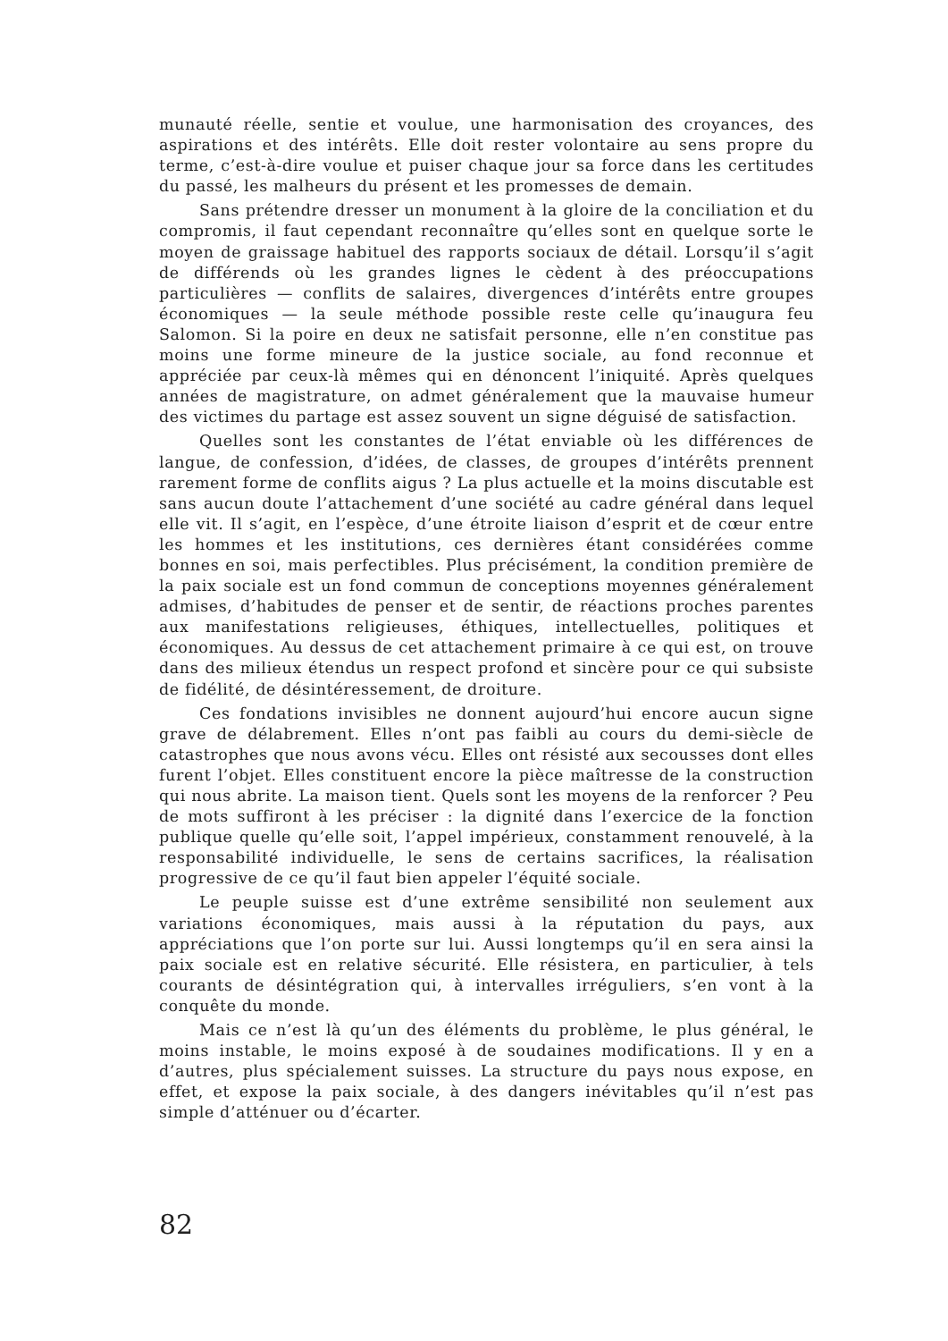munauté réelle, sentie et voulue, une harmonisation des croyances, des aspirations et des intérêts. Elle doit rester volontaire au sens propre du terme, c’est-à-dire voulue et puiser chaque jour sa force dans les certitudes du passé, les malheurs du présent et les promesses de demain.
Sans prétendre dresser un monument à la gloire de la conciliation et du compromis, il faut cependant reconnaître qu’elles sont en quelque sorte le moyen de graissage habituel des rapports sociaux de détail. Lorsqu’il s’agit de différends où les grandes lignes le cèdent à des préoccupations particulières — conflits de salaires, divergences d’intérêts entre groupes économiques — la seule méthode possible reste celle qu’inaugura feu Salomon. Si la poire en deux ne satisfait personne, elle n’en constitue pas moins une forme mineure de la justice sociale, au fond reconnue et appréciée par ceux-là mêmes qui en dénoncent l’iniquité. Après quelques années de magistrature, on admet généralement que la mauvaise humeur des victimes du partage est assez souvent un signe déguisé de satisfaction.
Quelles sont les constantes de l’état enviable où les différences de langue, de confession, d’idées, de classes, de groupes d’intérêts prennent rarement forme de conflits aigus ? La plus actuelle et la moins discutable est sans aucun doute l’attachement d’une société au cadre général dans lequel elle vit. Il s’agit, en l’espèce, d’une étroite liaison d’esprit et de cœur entre les hommes et les institutions, ces dernières étant considérées comme bonnes en soi, mais perfectibles. Plus précisément, la condition première de la paix sociale est un fond commun de conceptions moyennes généralement admises, d’habitudes de penser et de sentir, de réactions proches parentes aux manifestations religieuses, éthiques, intellectuelles, politiques et économiques. Au dessus de cet attachement primaire à ce qui est, on trouve dans des milieux étendus un respect profond et sincère pour ce qui subsiste de fidélité, de désintéressement, de droiture.
Ces fondations invisibles ne donnent aujourd’hui encore aucun signe grave de délabrement. Elles n’ont pas faibli au cours du demi-siècle de catastrophes que nous avons vécu. Elles ont résisté aux secousses dont elles furent l’objet. Elles constituent encore la pièce maîtresse de la construction qui nous abrite. La maison tient. Quels sont les moyens de la renforcer ? Peu de mots suffiront à les préciser : la dignité dans l’exercice de la fonction publique quelle qu’elle soit, l’appel impérieux, constamment renouvelé, à la responsabilité individuelle, le sens de certains sacrifices, la réalisation progressive de ce qu’il faut bien appeler l’équité sociale.
Le peuple suisse est d’une extrême sensibilité non seulement aux variations économiques, mais aussi à la réputation du pays, aux appréciations que l’on porte sur lui. Aussi longtemps qu’il en sera ainsi la paix sociale est en relative sécurité. Elle résistera, en particulier, à tels courants de désintégration qui, à intervalles irréguliers, s’en vont à la conquête du monde.
Mais ce n’est là qu’un des éléments du problème, le plus général, le moins instable, le moins exposé à de soudaines modifications. Il y en a d’autres, plus spécialement suisses. La structure du pays nous expose, en effet, et expose la paix sociale, à des dangers inévitables qu’il n’est pas simple d’atténuer ou d’écarter.
82